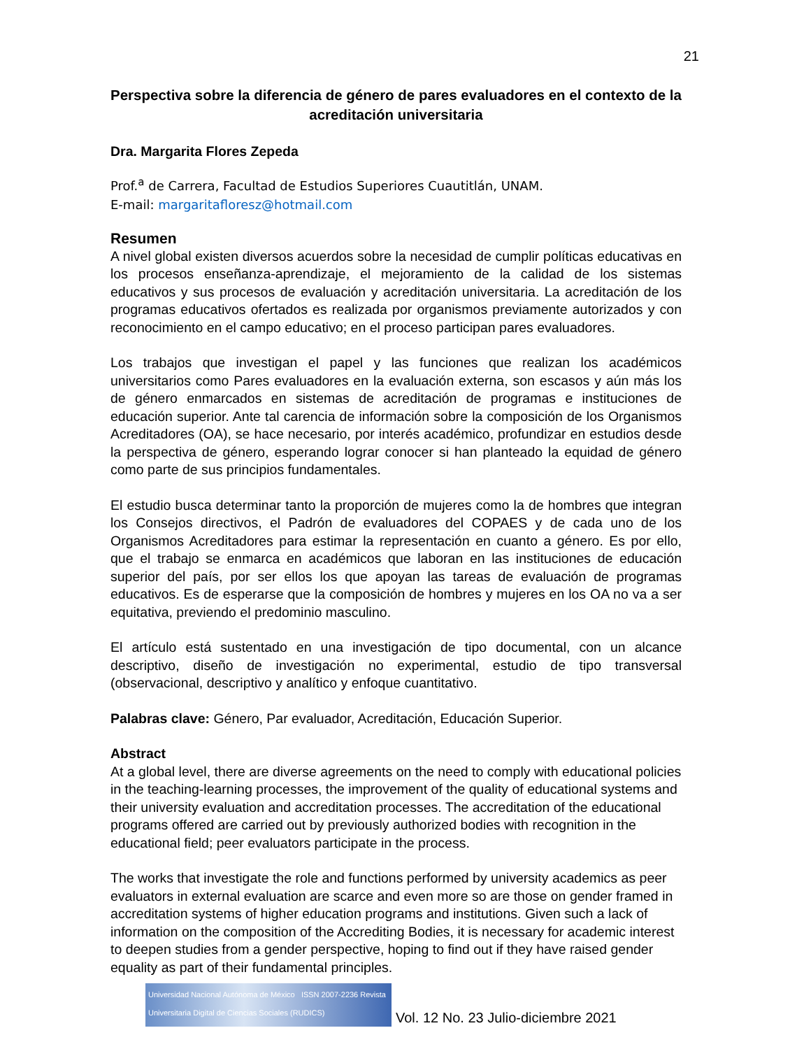21
Perspectiva sobre la diferencia de género de pares evaluadores en el contexto de la acreditación universitaria
Dra. Margarita Flores Zepeda
Prof.<sup>a</sup> de Carrera, Facultad de Estudios Superiores Cuautitlán, UNAM.
E-mail: margaritafloresz@hotmail.com
Resumen
A nivel global existen diversos acuerdos sobre la necesidad de cumplir políticas educativas en los procesos enseñanza-aprendizaje, el mejoramiento de la calidad de los sistemas educativos y sus procesos de evaluación y acreditación universitaria. La acreditación de los programas educativos ofertados es realizada por organismos previamente autorizados y con reconocimiento en el campo educativo; en el proceso participan pares evaluadores.
Los trabajos que investigan el papel y las funciones que realizan los académicos universitarios como Pares evaluadores en la evaluación externa, son escasos y aún más los de género enmarcados en sistemas de acreditación de programas e instituciones de educación superior. Ante tal carencia de información sobre la composición de los Organismos Acreditadores (OA), se hace necesario, por interés académico, profundizar en estudios desde la perspectiva de género, esperando lograr conocer si han planteado la equidad de género como parte de sus principios fundamentales.
El estudio busca determinar tanto la proporción de mujeres como la de hombres que integran los Consejos directivos, el Padrón de evaluadores del COPAES y de cada uno de los Organismos Acreditadores para estimar la representación en cuanto a género. Es por ello, que el trabajo se enmarca en académicos que laboran en las instituciones de educación superior del país, por ser ellos los que apoyan las tareas de evaluación de programas educativos. Es de esperarse que la composición de hombres y mujeres en los OA no va a ser equitativa, previendo el predominio masculino.
El artículo está sustentado en una investigación de tipo documental, con un alcance descriptivo, diseño de investigación no experimental, estudio de tipo transversal (observacional, descriptivo y analítico y enfoque cuantitativo.
Palabras clave: Género, Par evaluador, Acreditación, Educación Superior.
Abstract
At a global level, there are diverse agreements on the need to comply with educational policies in the teaching-learning processes, the improvement of the quality of educational systems and their university evaluation and accreditation processes. The accreditation of the educational programs offered are carried out by previously authorized bodies with recognition in the educational field; peer evaluators participate in the process.
The works that investigate the role and functions performed by university academics as peer evaluators in external evaluation are scarce and even more so are those on gender framed in accreditation systems of higher education programs and institutions. Given such a lack of information on the composition of the Accrediting Bodies, it is necessary for academic interest to deepen studies from a gender perspective, hoping to find out if they have raised gender equality as part of their fundamental principles.
Universidad Nacional Autónoma de México ISSN 2007-2236 Revista Universitaria Digital de Ciencias Sociales (RUDICS)
Vol. 12 No. 23 Julio-diciembre 2021